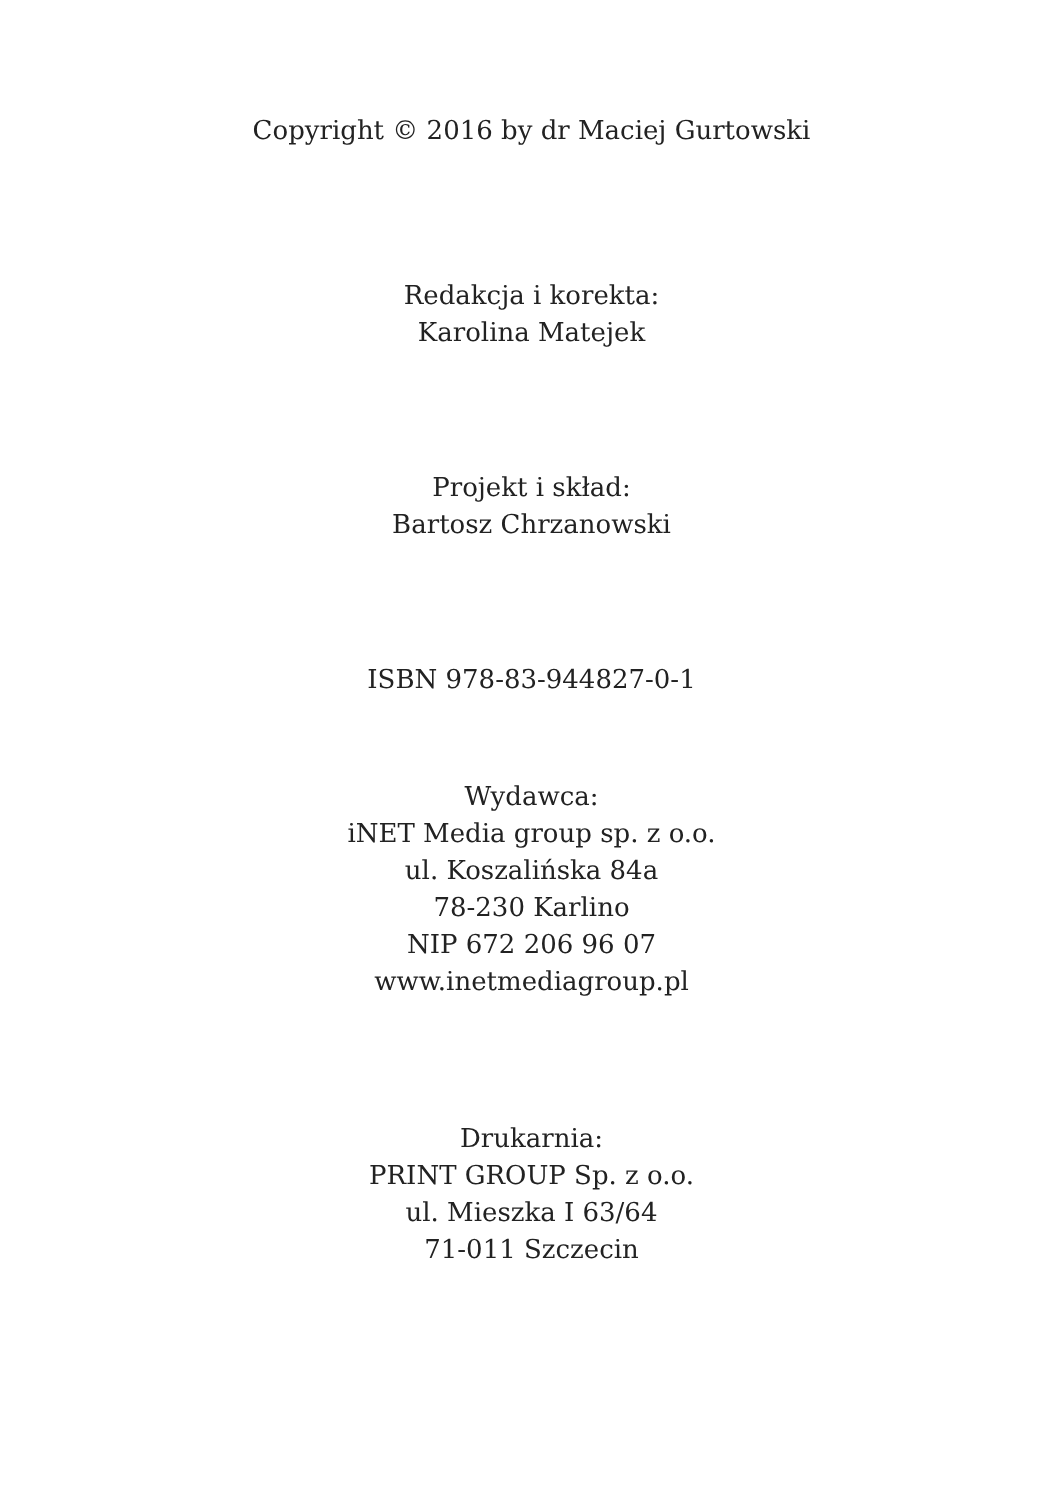Copyright © 2016 by dr Maciej Gurtowski
Redakcja i korekta:
Karolina Matejek
Projekt i skład:
Bartosz Chrzanowski
ISBN 978-83-944827-0-1
Wydawca:
iNET Media group sp. z o.o.
ul. Koszalińska 84a
78-230 Karlino
NIP 672 206 96 07
www.inetmediagroup.pl
Drukarnia:
PRINT GROUP Sp. z o.o.
ul. Mieszka I 63/64
71-011 Szczecin